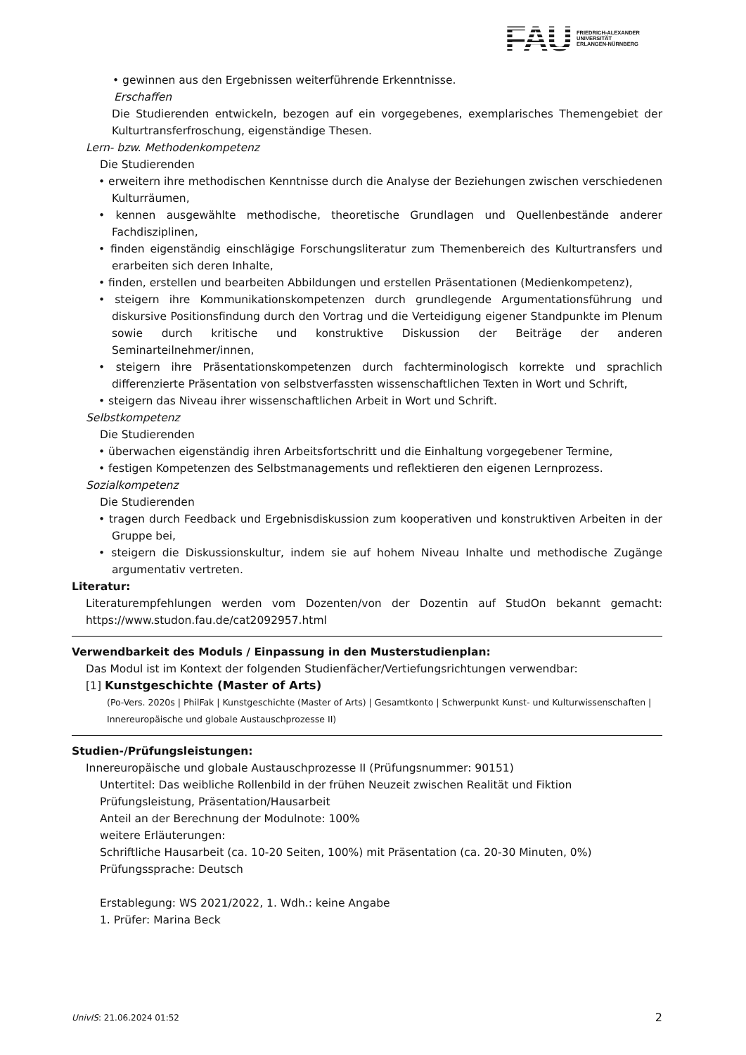FAU
FRIEDRICH-ALEXANDER
UNIVERSITÄT
ERLANGEN-NÜRNBERG
• gewinnen aus den Ergebnissen weiterführende Erkenntnisse.
Erschaffen
Die Studierenden entwickeln, bezogen auf ein vorgegebenes, exemplarisches Themengebiet der Kulturtransferfroschung, eigenständige Thesen.
Lern- bzw. Methodenkompetenz
Die Studierenden
• erweitern ihre methodischen Kenntnisse durch die Analyse der Beziehungen zwischen verschiedenen Kulturräumen,
• kennen ausgewählte methodische, theoretische Grundlagen und Quellenbestände anderer Fachdisziplinen,
• finden eigenständig einschlägige Forschungsliteratur zum Themenbereich des Kulturtransfers und erarbeiten sich deren Inhalte,
• finden, erstellen und bearbeiten Abbildungen und erstellen Präsentationen (Medienkompetenz),
• steigern ihre Kommunikationskompetenzen durch grundlegende Argumentationsführung und diskursive Positionsfindung durch den Vortrag und die Verteidigung eigener Standpunkte im Plenum sowie durch kritische und konstruktive Diskussion der Beiträge der anderen Seminarteilnehmer/innen,
• steigern ihre Präsentationskompetenzen durch fachterminologisch korrekte und sprachlich differenzierte Präsentation von selbstverfassten wissenschaftlichen Texten in Wort und Schrift,
• steigern das Niveau ihrer wissenschaftlichen Arbeit in Wort und Schrift.
Selbstkompetenz
Die Studierenden
• überwachen eigenständig ihren Arbeitsfortschritt und die Einhaltung vorgegebener Termine,
• festigen Kompetenzen des Selbstmanagements und reflektieren den eigenen Lernprozess.
Sozialkompetenz
Die Studierenden
• tragen durch Feedback und Ergebnisdiskussion zum kooperativen und konstruktiven Arbeiten in der Gruppe bei,
• steigern die Diskussionskultur, indem sie auf hohem Niveau Inhalte und methodische Zugänge argumentativ vertreten.
Literatur:
Literaturempfehlungen werden vom Dozenten/von der Dozentin auf StudOn bekannt gemacht: https://www.studon.fau.de/cat2092957.html
Verwendbarkeit des Moduls / Einpassung in den Musterstudienplan:
Das Modul ist im Kontext der folgenden Studienfächer/Vertiefungsrichtungen verwendbar:
[1] Kunstgeschichte (Master of Arts)
(Po-Vers. 2020s | PhilFak | Kunstgeschichte (Master of Arts) | Gesamtkonto | Schwerpunkt Kunst- und Kulturwissenschaften | Innereuropäische und globale Austauschprozesse II)
Studien-/Prüfungsleistungen:
Innereuropäische und globale Austauschprozesse II (Prüfungsnummer: 90151)
Untertitel: Das weibliche Rollenbild in der frühen Neuzeit zwischen Realität und Fiktion Prüfungsleistung, Präsentation/Hausarbeit
Anteil an der Berechnung der Modulnote: 100%
weitere Erläuterungen:
Schriftliche Hausarbeit (ca. 10-20 Seiten, 100%) mit Präsentation (ca. 20-30 Minuten, 0%)
Prüfungssprache: Deutsch
Erstablegung: WS 2021/2022, 1. Wdh.: keine Angabe
1. Prüfer: Marina Beck
UnivIS: 21.06.2024 01:52 2